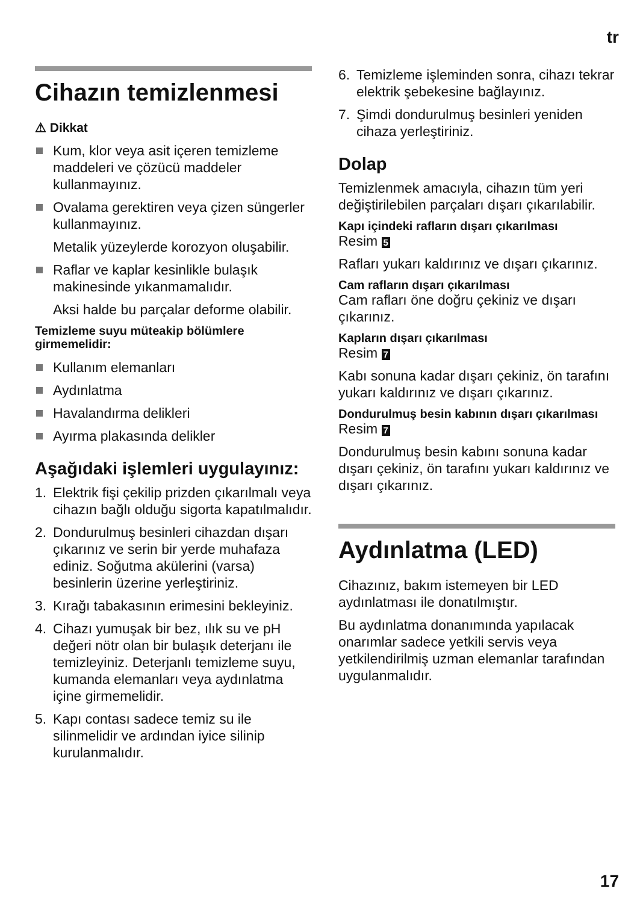tr
Cihazın temizlenmesi
⚠ Dikkat
Kum, klor veya asit içeren temizleme maddeleri ve çözücü maddeler kullanmayınız.
Ovalama gerektiren veya çizen süngerler kullanmayınız.
Metalik yüzeylerde korozyon oluşabilir.
Raflar ve kaplar kesinlikle bulaşık makinesinde yıkanmamalıdır.
Aksi halde bu parçalar deforme olabilir.
Temizleme suyu müteakip bölümlere girmemelidir:
Kullanım elemanları
Aydınlatma
Havalandırma delikleri
Ayırma plakasında delikler
Aşağıdaki işlemleri uygulayınız:
1. Elektrik fişi çekilip prizden çıkarılmalı veya cihazın bağlı olduğu sigorta kapatılmalıdır.
2. Dondurulmuş besinleri cihazdan dışarı çıkarınız ve serin bir yerde muhafaza ediniz. Soğutma akülerini (varsa) besinlerin üzerine yerleştiriniz.
3. Kırağı tabakasının erimesini bekleyiniz.
4. Cihazı yumuşak bir bez, ılık su ve pH değeri nötr olan bir bulaşık deterjanı ile temizleyiniz. Deterjanlı temizleme suyu, kumanda elemanları veya aydınlatma içine girmemelidir.
5. Kapı contası sadece temiz su ile silinmelidir ve ardından iyice silinip kurulanmalıdır.
6. Temizleme işleminden sonra, cihazı tekrar elektrik şebekesine bağlayınız.
7. Şimdi dondurulmuş besinleri yeniden cihaza yerleştiriniz.
Dolap
Temizlenmek amacıyla, cihazın tüm yeri değiştirilebilen parçaları dışarı çıkarılabilir.
Kapı içindeki rafların dışarı çıkarılması
Resim 5
Rafları yukarı kaldırınız ve dışarı çıkarınız.
Cam rafların dışarı çıkarılması
Cam rafları öne doğru çekiniz ve dışarı çıkarınız.
Kapların dışarı çıkarılması
Resim 7
Kabı sonuna kadar dışarı çekiniz, ön tarafını yukarı kaldırınız ve dışarı çıkarınız.
Dondurulmuş besin kabının dışarı çıkarılması
Resim 7
Dondurulmuş besin kabını sonuna kadar dışarı çekiniz, ön tarafını yukarı kaldırınız ve dışarı çıkarınız.
Aydınlatma (LED)
Cihazınız, bakım istemeyen bir LED aydınlatması ile donatılmıştır.
Bu aydınlatma donanımında yapılacak onarımlar sadece yetkili servis veya yetkilendirilmiş uzman elemanlar tarafından uygulanmalıdır.
17